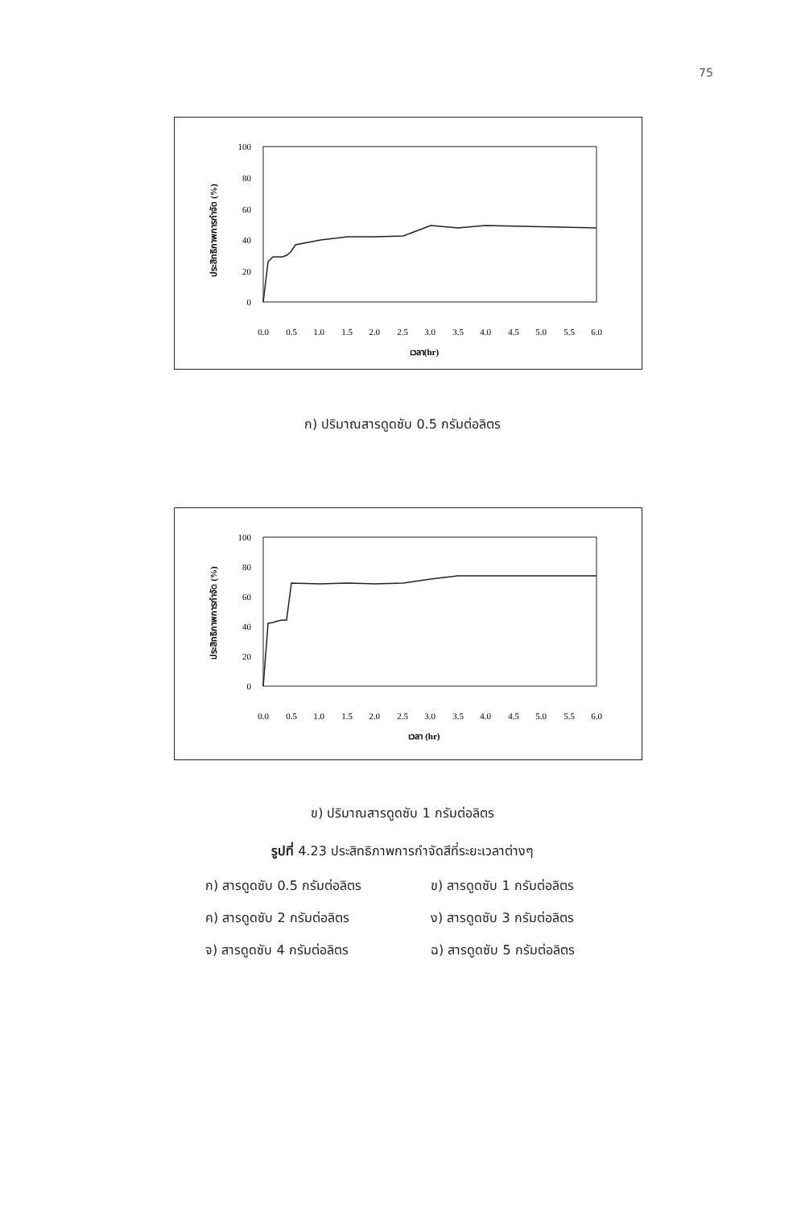75
100
80
60
40
20
0
ประสิทธิภาพการกำจัด (%)
0.0
0.5
1.0
1.5
2.0
2.5
3.0
3.5
4.0
4.5
5.0
5.5
6.0
เวลา(hr)
ก) ปริมาณสารดูดซับ 0.5 กรัมต่อลิตร
100
80
60
40
20
0
ประสิทธิภาพการกำจัด (%)
0.0
0.5
1.0
1.5
2.0
2.5
3.0
3.5
4.0
4.5
5.0
5.5
6.0
เวลา (hr)
ข) ปริมาณสารดูดซับ 1 กรัมต่อลิตร
รูปที่ 4.23 ประสิทธิภาพการกำจัดสีที่ระยะเวลาต่างๆ
ก) สารดูดซับ 0.5 กรัมต่อลิตร
ข) สารดูดซับ 1 กรัมต่อลิตร
ค) สารดูดซับ 2 กรัมต่อลิตร
ง) สารดูดซับ 3 กรัมต่อลิตร
จ) สารดูดซับ 4 กรัมต่อลิตร
ฉ) สารดูดซับ 5 กรัมต่อลิตร